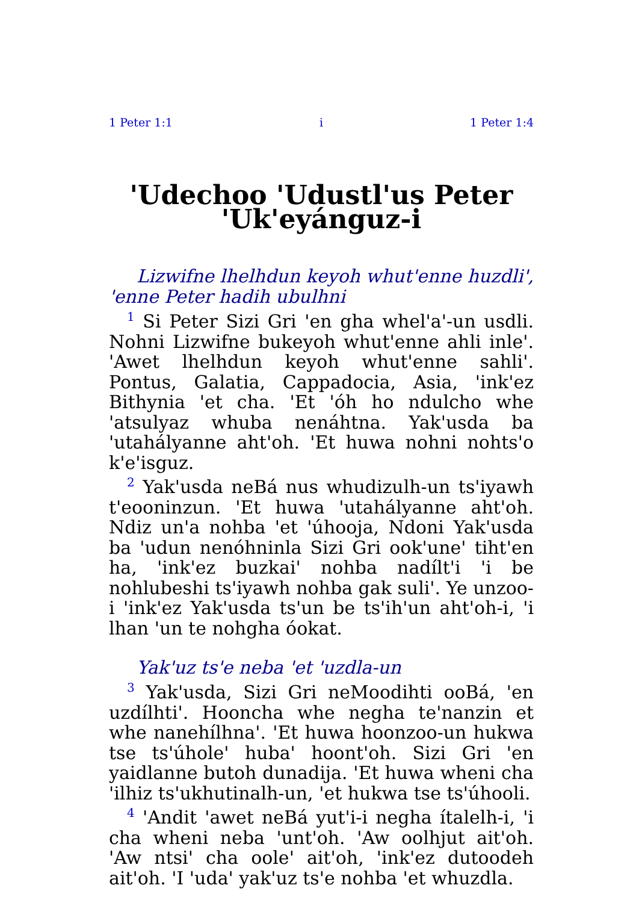1 Peter 1:1 i 1 Peter 1:4
'Udechoo 'Udustl'us Peter 'Uk'eyánguz-i
Lizwifne lhelhdun keyoh whut'enne huzdli', 'enne Peter hadih ubulhni
<sup>1</sup> Si Peter Sizi Gri 'en gha whel'a'-un usdli. Nohni Lizwifne bukeyoh whut'enne ahli inle'. 'Awet lhelhdun keyoh whut'enne sahli'. Pontus, Galatia, Cappadocia, Asia, 'ink'ez Bithynia 'et cha. 'Et 'óh ho ndulcho whe 'atsulyaz whuba nenáhtna. Yak'usda ba 'utahályanne aht'oh. 'Et huwa nohni nohts'o k'e'isguz.
<sup>2</sup> Yak'usda neBá nus whudizulh-un ts'iyawh t'eooninzun. 'Et huwa 'utahályanne aht'oh. Ndiz un'a nohba 'et 'úhooja, Ndoni Yak'usda ba 'udun nenóhninla Sizi Gri ook'une' tiht'en ha, 'ink'ez buzkai' nohba nadílt'i 'i be nohlubeshi ts'iyawh nohba gak suli'. Ye unzoo-i 'ink'ez Yak'usda ts'un be ts'ih'un aht'oh-i, 'i lhan 'un te nohgha óokat.
Yak'uz ts'e neba 'et 'uzdla-un
<sup>3</sup> Yak'usda, Sizi Gri neMoodihti ooBá, 'en uzdílhti'. Hooncha whe negha te'nanzin et whe nanehílhna'. 'Et huwa hoonzoo-un hukwa tse ts'úhole' huba' hoont'oh. Sizi Gri 'en yaidlanne butoh dunadija. 'Et huwa wheni cha 'ilhiz ts'ukhutinalh-un, 'et hukwa tse ts'úhooli.
<sup>4</sup> 'Andit 'awet neBá yut'i-i negha ítalelh-i, 'i cha wheni neba 'unt'oh. 'Aw oolhjut ait'oh. 'Aw ntsi' cha oole' ait'oh, 'ink'ez dutoodeh ait'oh. 'I 'uda' yak'uz ts'e nohba 'et whuzdla.